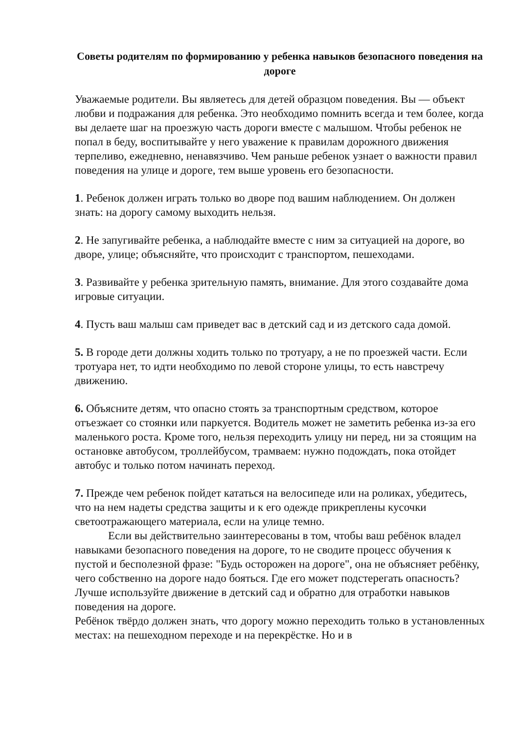Советы родителям по формированию у ребенка навыков безопасного поведения на дороге
Уважаемые родители. Вы являетесь для детей образцом поведения. Вы — объект любви и подражания для ребенка. Это необходимо помнить всегда и тем более, когда вы делаете шаг на проезжую часть дороги вместе с малышом. Чтобы ребенок не попал в беду, воспитывайте у него уважение к правилам дорожного движения терпеливо, ежедневно, ненавязчиво. Чем раньше ребенок узнает о важности правил поведения на улице и дороге, тем выше уровень его безопасности.
1. Ребенок должен играть только во дворе под вашим наблюдением. Он должен знать: на дорогу самому выходить нельзя.
2. Не запугивайте ребенка, а наблюдайте вместе с ним за ситуацией на дороге, во дворе, улице; объясняйте, что происходит с транспортом, пешеходами.
3. Развивайте у ребенка зрительную память, внимание. Для этого создавайте дома игровые ситуации.
4. Пусть ваш малыш сам приведет вас в детский сад и из детского сада домой.
5. В городе дети должны ходить только по тротуару, а не по проезжей части. Если тротуара нет, то идти необходимо по левой стороне улицы, то есть навстречу движению.
6. Объясните детям, что опасно стоять за транспортным средством, которое отъезжает со стоянки или паркуется. Водитель может не заметить ребенка из-за его маленького роста. Кроме того, нельзя переходить улицу ни перед, ни за стоящим на остановке автобусом, троллейбусом, трамваем: нужно подождать, пока отойдет автобус и только потом начинать переход.
7. Прежде чем ребенок пойдет кататься на велосипеде или на роликах, убедитесь, что на нем надеты средства защиты и к его одежде прикреплены кусочки светоотражающего материала, если на улице темно.
Если вы действительно заинтересованы в том, чтобы ваш ребёнок владел навыками безопасного поведения на дороге, то не сводите процесс обучения к пустой и бесполезной фразе: "Будь осторожен на дороге", она не объясняет ребёнку, чего собственно на дороге надо бояться. Где его может подстерегать опасность? Лучше используйте движение в детский сад и обратно для отработки навыков поведения на дороге.
Ребёнок твёрдо должен знать, что дорогу можно переходить только в установленных местах: на пешеходном переходе и на перекрёстке. Но и в